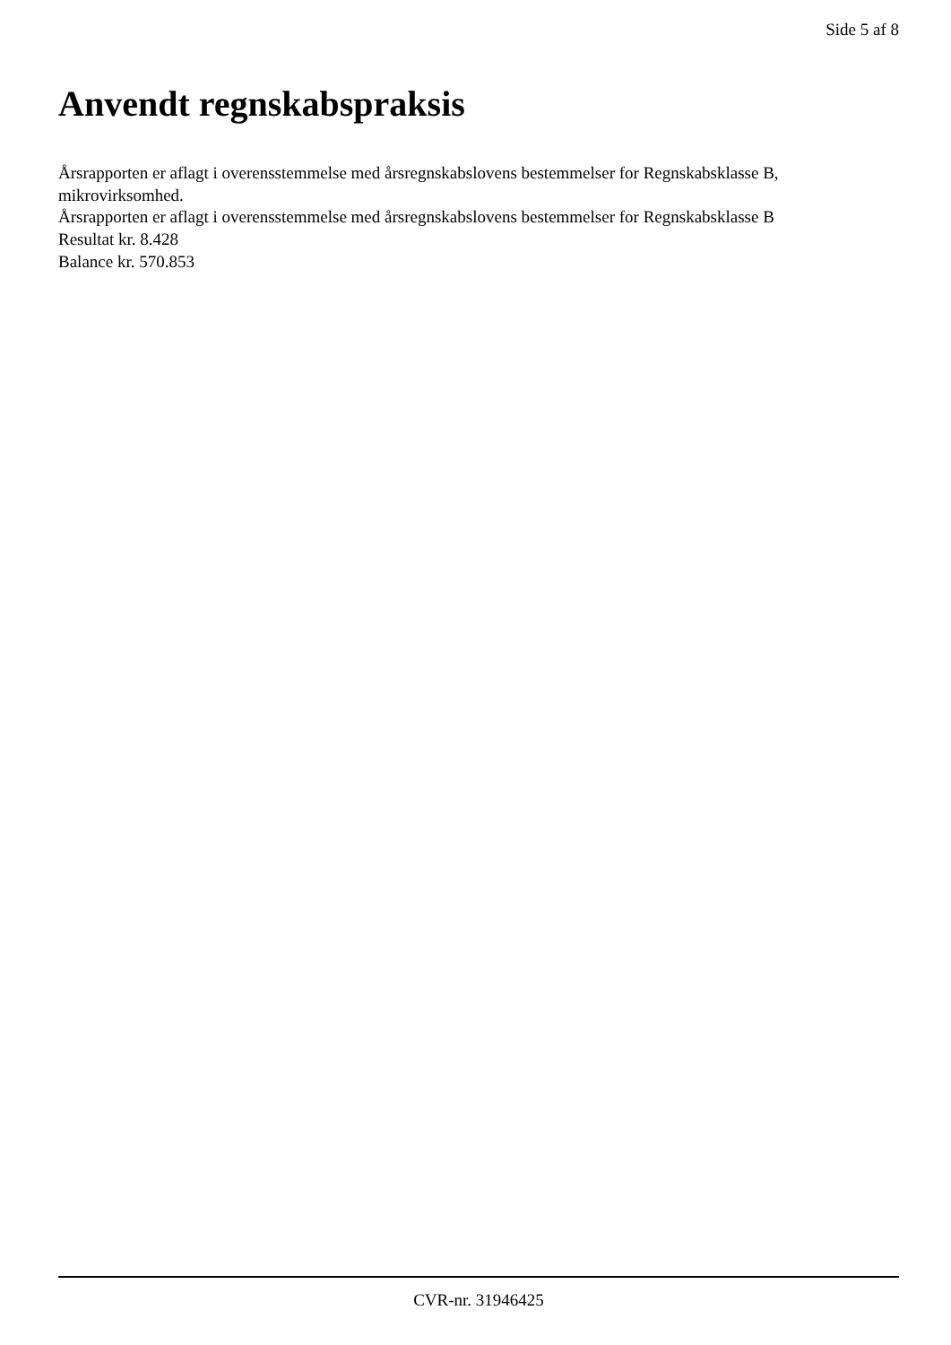Side 5 af 8
Anvendt regnskabspraksis
Årsrapporten er aflagt i overensstemmelse med årsregnskabslovens bestemmelser for Regnskabsklasse B, mikrovirksomhed.
Årsrapporten er aflagt i overensstemmelse med årsregnskabslovens bestemmelser for Regnskabsklasse B
Resultat kr. 8.428
Balance kr. 570.853
CVR-nr. 31946425